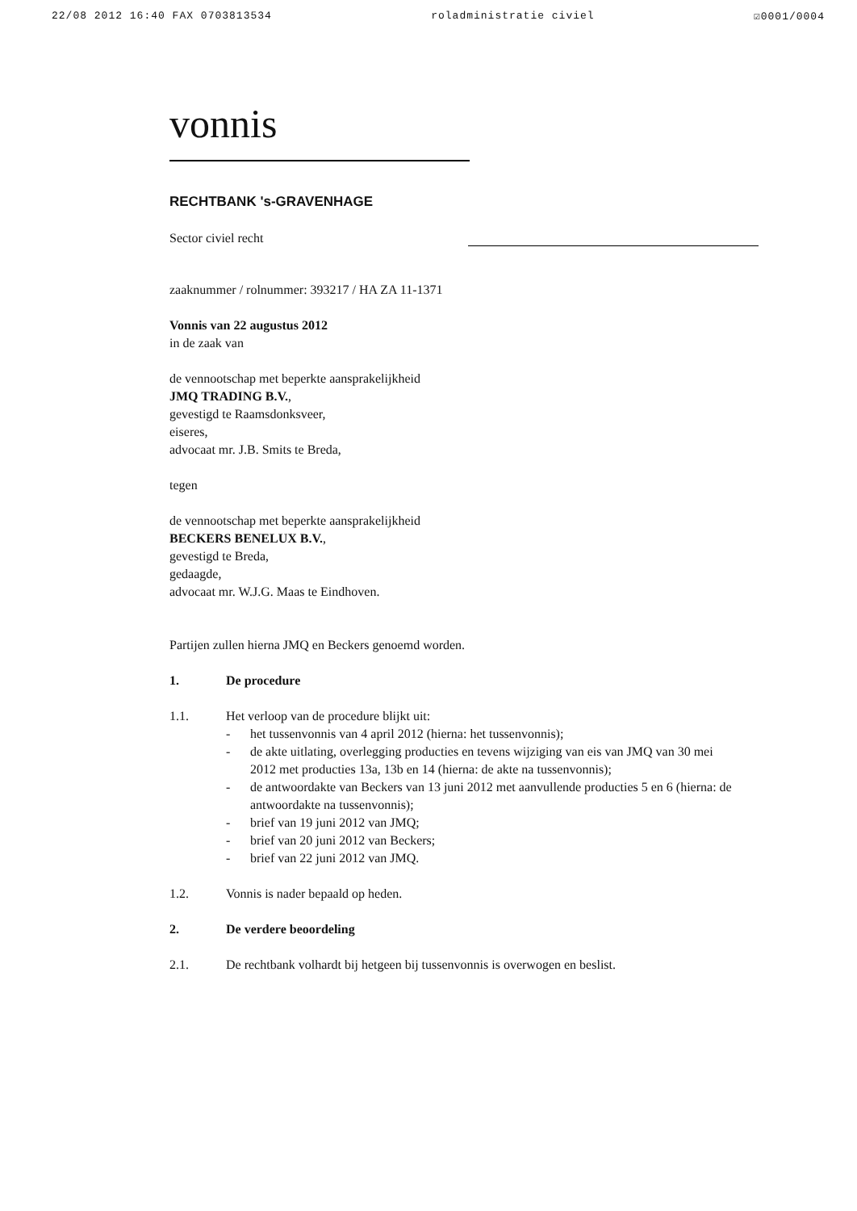22/08 2012 16:40 FAX 0703813534 roladministratie civiel ☑0001/0004
vonnis
RECHTBANK 's-GRAVENHAGE
Sector civiel recht
zaaknummer / rolnummer: 393217 / HA ZA 11-1371
Vonnis van 22 augustus 2012
in de zaak van
de vennootschap met beperkte aansprakelijkheid
JMQ TRADING B.V.,
gevestigd te Raamsdonksveer,
eiseres,
advocaat mr. J.B. Smits te Breda,
tegen
de vennootschap met beperkte aansprakelijkheid
BECKERS BENELUX B.V.,
gevestigd te Breda,
gedaagde,
advocaat mr. W.J.G. Maas te Eindhoven.
Partijen zullen hierna JMQ en Beckers genoemd worden.
1. De procedure
1.1. Het verloop van de procedure blijkt uit:
- het tussenvonnis van 4 april 2012 (hierna: het tussenvonnis);
- de akte uitlating, overlegging producties en tevens wijziging van eis van JMQ van 30 mei 2012 met producties 13a, 13b en 14 (hierna: de akte na tussenvonnis);
- de antwoordakte van Beckers van 13 juni 2012 met aanvullende producties 5 en 6 (hierna: de antwoordakte na tussenvonnis);
- brief van 19 juni 2012 van JMQ;
- brief van 20 juni 2012 van Beckers;
- brief van 22 juni 2012 van JMQ.
1.2. Vonnis is nader bepaald op heden.
2. De verdere beoordeling
2.1. De rechtbank volhardt bij hetgeen bij tussenvonnis is overwogen en beslist.